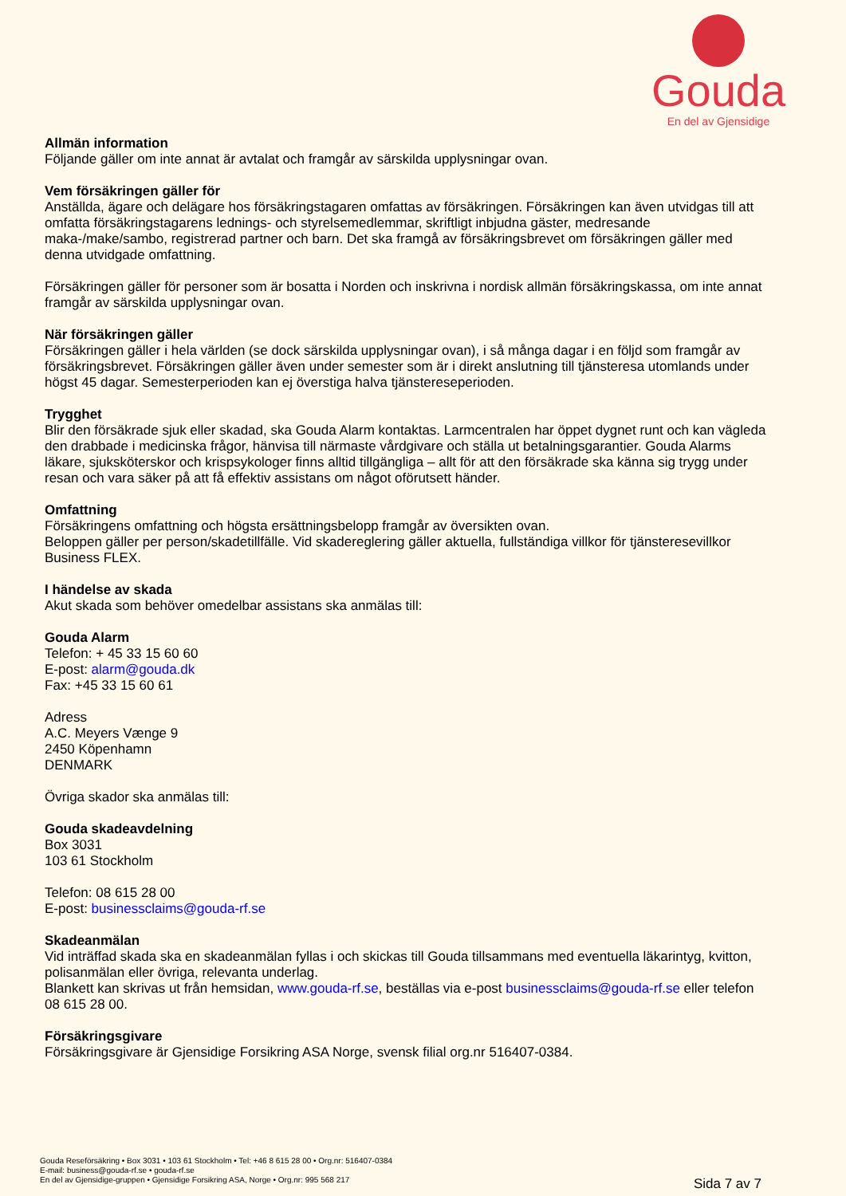Gouda
En del av Gjensidige
Allmän information
Följande gäller om inte annat är avtalat och framgår av särskilda upplysningar ovan.
Vem försäkringen gäller för
Anställda, ägare och delägare hos försäkringstagaren omfattas av försäkringen. Försäkringen kan även utvidgas till att omfatta försäkringstagarens lednings- och styrelsemedlemmar, skriftligt inbjudna gäster, medresande maka-/make/sambo, registrerad partner och barn. Det ska framgå av försäkringsbrevet om försäkringen gäller med denna utvidgade omfattning.
Försäkringen gäller för personer som är bosatta i Norden och inskrivna i nordisk allmän försäkringskassa, om inte annat framgår av särskilda upplysningar ovan.
När försäkringen gäller
Försäkringen gäller i hela världen (se dock särskilda upplysningar ovan), i så många dagar i en följd som framgår av försäkringsbrevet. Försäkringen gäller även under semester som är i direkt anslutning till tjänsteresa utomlands under högst 45 dagar. Semesterperioden kan ej överstiga halva tjänstereseperioden.
Trygghet
Blir den försäkrade sjuk eller skadad, ska Gouda Alarm kontaktas. Larmcentralen har öppet dygnet runt och kan vägleda den drabbade i medicinska frågor, hänvisa till närmaste vårdgivare och ställa ut betalningsgarantier. Gouda Alarms läkare, sjuksköterskor och krispsykologer finns alltid tillgängliga – allt för att den försäkrade ska känna sig trygg under resan och vara säker på att få effektiv assistans om något oförutsett händer.
Omfattning
Försäkringens omfattning och högsta ersättningsbelopp framgår av översikten ovan.
Beloppen gäller per person/skadetillfälle. Vid skadereglering gäller aktuella, fullständiga villkor för tjänsteresevillkor Business FLEX.
I händelse av skada
Akut skada som behöver omedelbar assistans ska anmälas till:
Gouda Alarm
Telefon: + 45 33 15 60 60
E-post: alarm@gouda.dk
Fax: +45 33 15 60 61
Adress
A.C. Meyers Vænge 9
2450 Köpenhamn
DENMARK
Övriga skador ska anmälas till:
Gouda skadeavdelning
Box 3031
103 61 Stockholm
Telefon: 08 615 28 00
E-post: businessclaims@gouda-rf.se
Skadeanmälan
Vid inträffad skada ska en skadeanmälan fyllas i och skickas till Gouda tillsammans med eventuella läkarintyg, kvitton, polisanmälan eller övriga, relevanta underlag.
Blankett kan skrivas ut från hemsidan, www.gouda-rf.se, beställas via e-post businessclaims@gouda-rf.se eller telefon 08 615 28 00.
Försäkringsgivare
Försäkringsgivare är Gjensidige Forsikring ASA Norge, svensk filial org.nr 516407-0384.
Gouda Reseförsäkring • Box 3031 • 103 61 Stockholm • Tel: +46 8 615 28 00 • Org.nr: 516407-0384
E-mail: business@gouda-rf.se • gouda-rf.se
En del av Gjensidige-gruppen • Gjensidige Forsikring ASA, Norge • Org.nr: 995 568 217
Sida 7 av 7